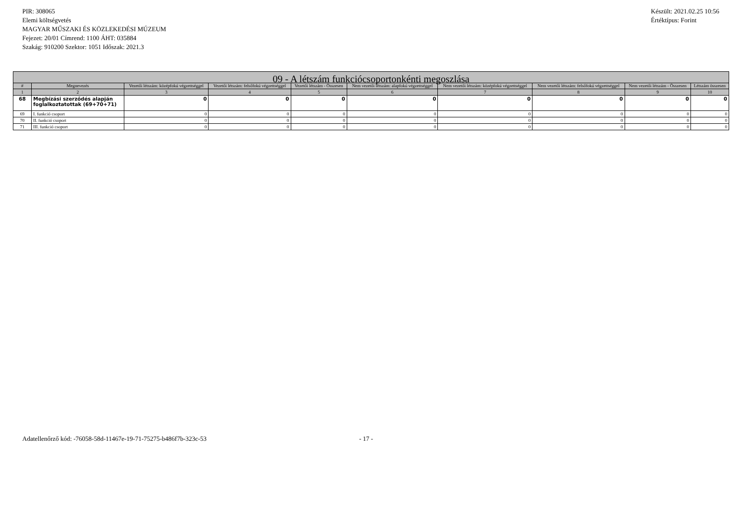PIR: 308065
Elemi költségvetés
MAGYAR MŰSZAKI ÉS KÖZLEKEDÉSI MÚZEUM
Fejezet: 20/01 Címrend: 1100 ÁHT: 035884
Szakág: 910200 Szektor: 1051 Időszak: 2021.3
Készült: 2021.02.25 10:56
Értéktípus: Forint
| 09 - A létszám funkciócsoportonkénti megoszlása | | | | | | | | | |
| # | Megnevezés | Vezetői létszám: középfokú végzettséggel | Vezetői létszám: felsőfokú végzettséggel | Vezetői létszám - Összesen | Nem vezetői létszám: alapfokú végzettséggel | Nem vezetői létszám: középfokú végzettséggel | Nem vezetői létszám: felsőfokú végzettséggel | Nem vezetői létszám - Összesen | Létszám összesen |
| 1 | 2 | 3 | 4 | 5 | 6 | 7 | 8 | 9 | 10 |
| 68 | Megbízási szerződés alapján foglalkoztatottak (69+70+71) | 0 | 0 | 0 | 0 | 0 | 0 | 0 | 0 |
| 69 | I. funkció csoport | 0 | 0 | 0 | 0 | 0 | 0 | 0 | 0 |
| 70 | II. funkció csoport | 0 | 0 | 0 | 0 | 0 | 0 | 0 | 0 |
| 71 | III. funkció csoport | 0 | 0 | 0 | 0 | 0 | 0 | 0 | 0 |
Adatellenőrző kód: -76058-58d-11467e-19-71-75275-b486f7b-323c-53
- 17 -